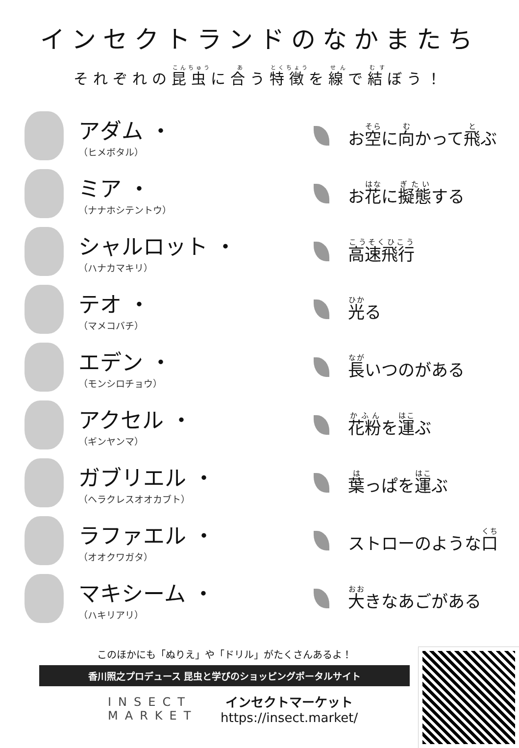インセクトランドのなかまたち
それぞれの昆虫に合う特徴を線で結ぼう！
アダム ・
（ヒメボタル）
お空に向かって飛ぶ
ミア ・
（ナナホシテントウ）
お花に擬態する
シャルロット ・
（ハナカマキリ）
高速飛行
テオ ・
（マメコバチ）
光る
エデン ・
（モンシロチョウ）
長いつのがある
アクセル ・
（ギンヤンマ）
花粉を運ぶ
ガブリエル ・
（ヘラクレスオオカブト）
葉っぱを運ぶ
ラファエル ・
（オオクワガタ）
ストローのような口
マキシーム ・
（ハキリアリ）
大きなあごがある
このほかにも「ぬりえ」や「ドリル」がたくさんあるよ！
香川照之プロデュース 昆虫と学びのショッピングポータルサイト
INSECT MARKET
インセクトマーケット
https://insect.market/